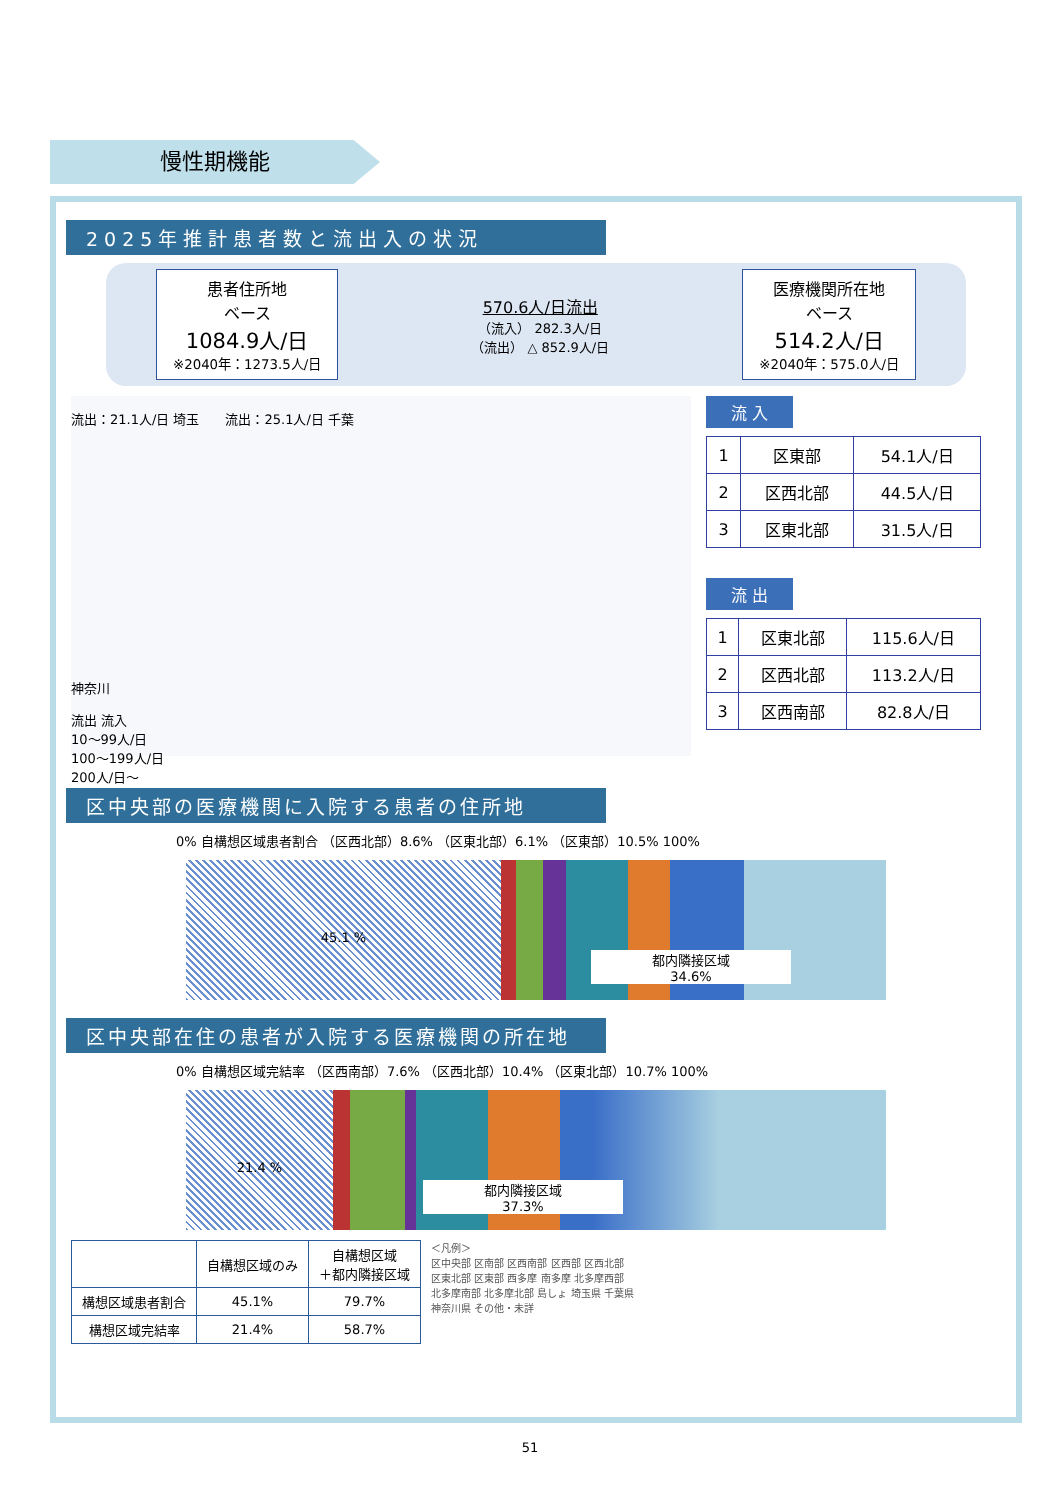慢性期機能
2025年推計患者数と流出入の状況
患者住所地
ベース
1084.9人/日
※2040年：1273.5人/日
570.6人/日流出
（流入） 282.3人/日
（流出） △ 852.9人/日
医療機関所在地
ベース
514.2人/日
※2040年：575.0人/日
流出：21.1人/日 埼玉　　流出：25.1人/日 千葉
神奈川
流出 流入
10～99人/日
100～199人/日
200人/日～
流 入
| 1 | 区東部 | 54.1人/日 |
| 2 | 区西北部 | 44.5人/日 |
| 3 | 区東北部 | 31.5人/日 |
流 出
| 1 | 区東北部 | 115.6人/日 |
| 2 | 区西北部 | 113.2人/日 |
| 3 | 区西南部 | 82.8人/日 |
区中央部の医療機関に入院する患者の住所地
0% 自構想区域患者割合 （区西北部）8.6% （区東北部）6.1% （区東部）10.5% 100%
45.1 %
都内隣接区域
34.6%
区中央部在住の患者が入院する医療機関の所在地
0% 自構想区域完結率 （区西南部）7.6% （区西北部）10.4% （区東北部）10.7% 100%
21.4 %
都内隣接区域
37.3%
| | 自構想区域のみ | 自構想区域 ＋都内隣接区域 |
| --- | --- | --- |
| 構想区域患者割合 | 45.1% | 79.7% |
| 構想区域完結率 | 21.4% | 58.7% |
＜凡例＞
区中央部 区南部 区西南部 区西部 区西北部
区東北部 区東部 西多摩 南多摩 北多摩西部
北多摩南部 北多摩北部 島しょ 埼玉県 千葉県
神奈川県 その他・未詳
51